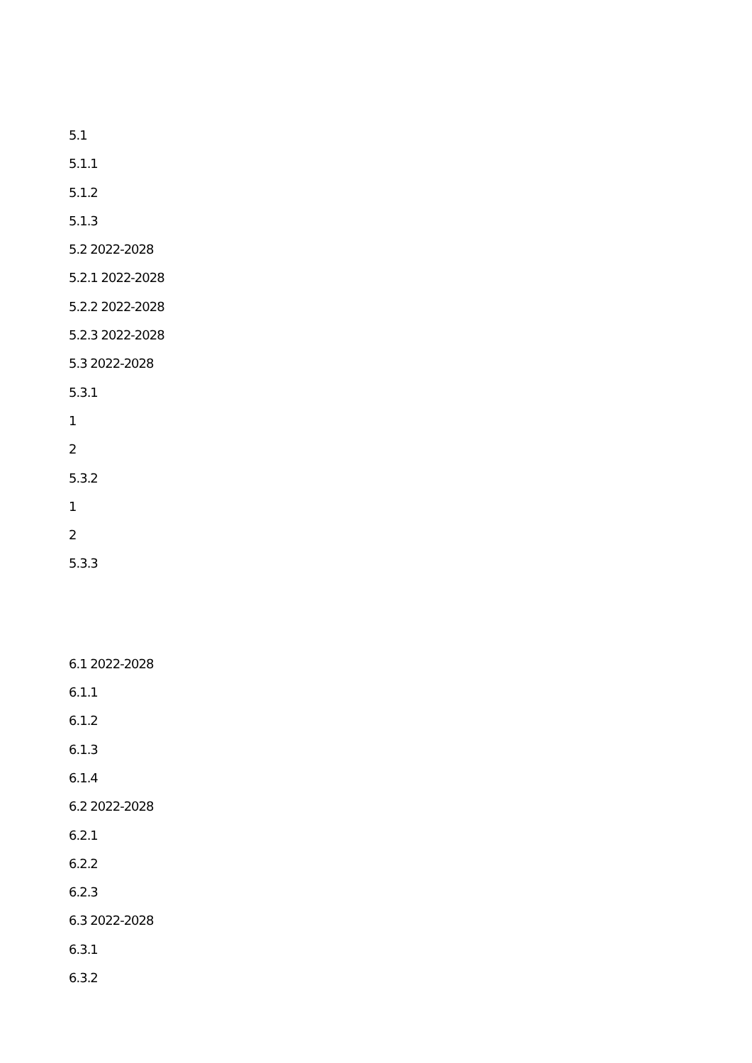5.1
5.1.1
5.1.2
5.1.3
5.2 2022-2028
5.2.1 2022-2028
5.2.2 2022-2028
5.2.3 2022-2028
5.3 2022-2028
5.3.1
1
2
5.3.2
1
2
5.3.3
6.1 2022-2028
6.1.1
6.1.2
6.1.3
6.1.4
6.2 2022-2028
6.2.1
6.2.2
6.2.3
6.3 2022-2028
6.3.1
6.3.2